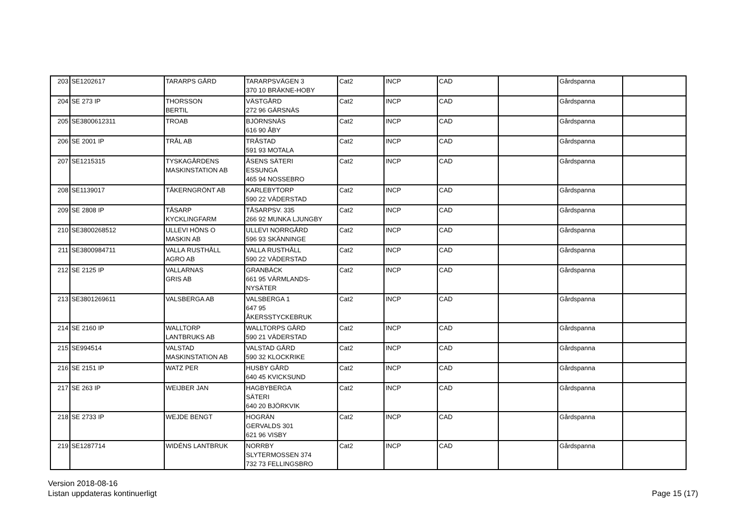| 203 | SE1202617 | TARARPS GÅRD | TARARPSVÄGEN 3 370 10 BRÄKNE-HOBY | Cat2 | INCP | CAD | | Gårdspanna | |
| 204 | SE 273 IP | THORSSON BERTIL | VÄSTGÅRD 272 96 GÄRSNÄS | Cat2 | INCP | CAD | | Gårdspanna | |
| 205 | SE3800612311 | TROAB | BJÖRNSNÄS 616 90 ÅBY | Cat2 | INCP | CAD | | Gårdspanna | |
| 206 | SE 2001 IP | TRÅL AB | TRÅSTAD 591 93 MOTALA | Cat2 | INCP | CAD | | Gårdspanna | |
| 207 | SE1215315 | TYSKAGÅRDENS MASKINSTATION AB | ÅSENS SÄTERI ESSUNGA 465 94 NOSSEBRO | Cat2 | INCP | CAD | | Gårdspanna | |
| 208 | SE1139017 | TÅKERNGRÖNT AB | KARLEBYTORP 590 22 VÄDERSTAD | Cat2 | INCP | CAD | | Gårdspanna | |
| 209 | SE 2808 IP | TÅSARP KYCKLINGFARM | TÅSARPSV. 335 266 92 MUNKA LJUNGBY | Cat2 | INCP | CAD | | Gårdspanna | |
| 210 | SE3800268512 | ULLEVI HÖNS O MASKIN AB | ULLEVI NORRGÅRD 596 93 SKÄNNINGE | Cat2 | INCP | CAD | | Gårdspanna | |
| 211 | SE3800984711 | VALLA RUSTHÅLL AGRO AB | VALLA RUSTHÅLL 590 22 VÄDERSTAD | Cat2 | INCP | CAD | | Gårdspanna | |
| 212 | SE 2125 IP | VALLARNAS GRIS AB | GRANBÄCK 661 95 VÄRMLANDS- NYSÄTER | Cat2 | INCP | CAD | | Gårdspanna | |
| 213 | SE3801269611 | VALSBERGA AB | VALSBERGA 1 647 95 ÅKERSSTYCKEBRUK | Cat2 | INCP | CAD | | Gårdspanna | |
| 214 | SE 2160 IP | WALLTORP LANTBRUKS AB | WALLTORPS GÅRD 590 21 VÄDERSTAD | Cat2 | INCP | CAD | | Gårdspanna | |
| 215 | SE994514 | VALSTAD MASKINSTATION AB | VALSTAD GÅRD 590 32 KLOCKRIKE | Cat2 | INCP | CAD | | Gårdspanna | |
| 216 | SE 2151 IP | WATZ PER | HUSBY GÅRD 640 45 KVICKSUND | Cat2 | INCP | CAD | | Gårdspanna | |
| 217 | SE 263 IP | WEIJBER JAN | HAGBYBERGA SÄTERI 640 20 BJÖRKVIK | Cat2 | INCP | CAD | | Gårdspanna | |
| 218 | SE 2733 IP | WEJDE BENGT | HOGRÄN GERVALDS 301 621 96 VISBY | Cat2 | INCP | CAD | | Gårdspanna | |
| 219 | SE1287714 | WIDÉNS LANTBRUK | NORRBY SLYTERMOSSEN 374 732 73 FELLINGSBRO | Cat2 | INCP | CAD | | Gårdspanna | |
Version 2018-08-16
Listan uppdateras kontinuerligt
Page 15 (17)